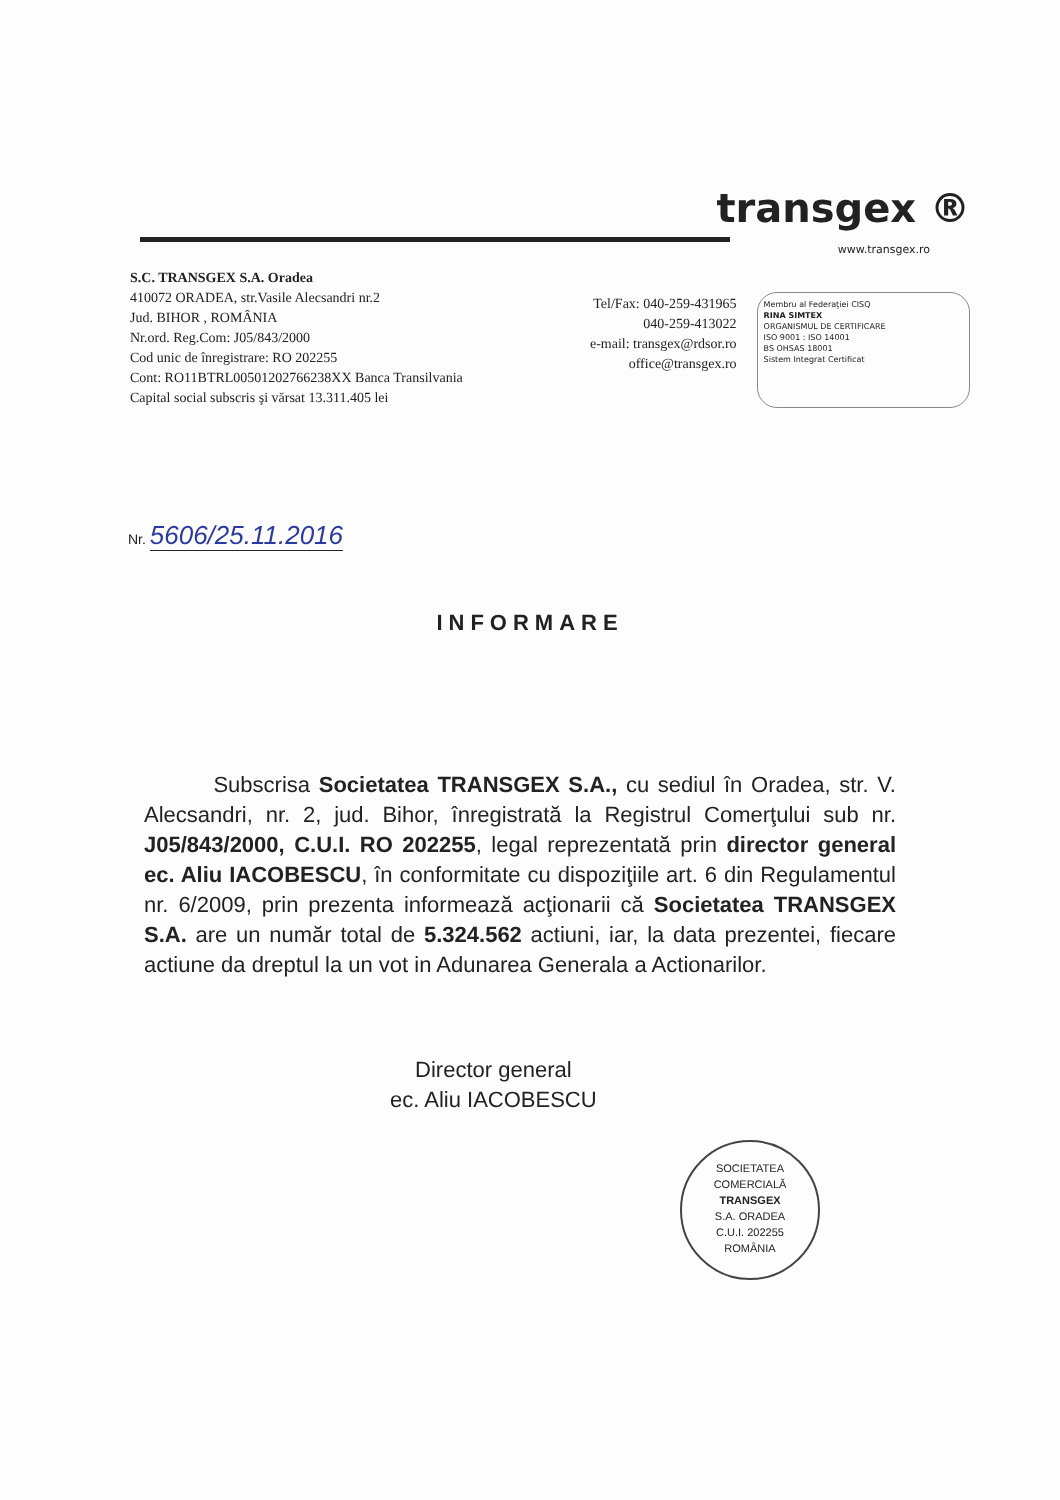transgex ®
www.transgex.ro
S.C. TRANSGEX S.A. Oradea
410072 ORADEA, str.Vasile Alecsandri nr.2
Jud. BIHOR , ROMÂNIA
Nr.ord. Reg.Com: J05/843/2000
Cod unic de înregistrare: RO 202255
Cont: RO11BTRL00501202766238XX Banca Transilvania
Capital social subscris şi vărsat 13.311.405 lei
Tel/Fax: 040-259-431965
040-259-413022
e-mail: transgex@rdsor.ro
office@transgex.ro
Membru al Federaţiei CISQ
RINA SIMTEX
ORGANISMUL DE CERTIFICARE
ISO 9001 : ISO 14001
BS OHSAS 18001
Sistem Integrat Certificat
Nr. 5606/25.11.2016
INFORMARE
Subscrisa Societatea TRANSGEX S.A., cu sediul în Oradea, str. V. Alecsandri, nr. 2, jud. Bihor, înregistrată la Registrul Comerţului sub nr. J05/843/2000, C.U.I. RO 202255, legal reprezentată prin director general ec. Aliu IACOBESCU, în conformitate cu dispoziţiile art. 6 din Regulamentul nr. 6/2009, prin prezenta informează acţionarii că Societatea TRANSGEX S.A. are un număr total de 5.324.562 actiuni, iar, la data prezentei, fiecare actiune da dreptul la un vot in Adunarea Generala a Actionarilor.
Director general
ec. Aliu IACOBESCU
SOCIETATEA COMERCIALĂ
TRANSGEX
S.A. ORADEA
C.U.I. 202255
ROMÂNIA